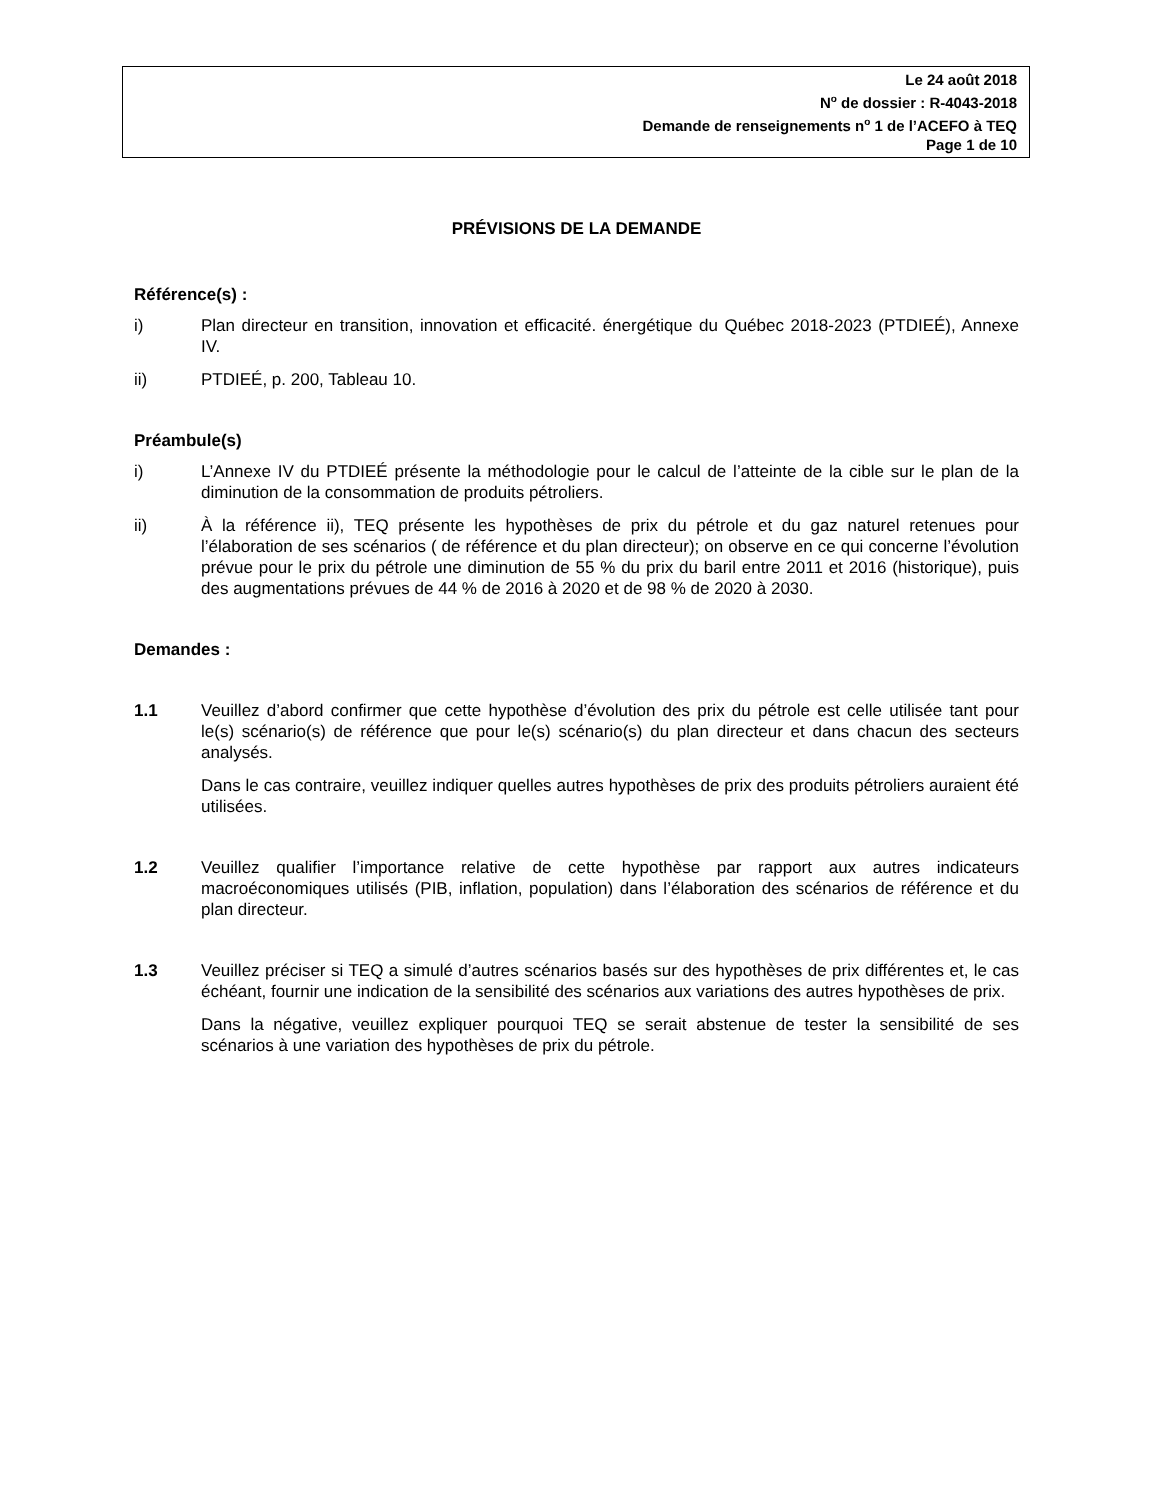Le 24 août 2018
N<sup>o</sup> de dossier : R-4043-2018
Demande de renseignements n<sup>o</sup> 1 de l’ACEFO à TEQ
Page 1 de 10
PRÉVISIONS DE LA DEMANDE
Référence(s) :
i) Plan directeur en transition, innovation et efficacité. énergétique du Québec 2018-2023 (PTDIEÉ), Annexe IV.
ii) PTDIEÉ, p. 200, Tableau 10.
Préambule(s)
i) L’Annexe IV du PTDIEÉ présente la méthodologie pour le calcul de l’atteinte de la cible sur le plan de la diminution de la consommation de produits pétroliers.
ii) À la référence ii), TEQ présente les hypothèses de prix du pétrole et du gaz naturel retenues pour l’élaboration de ses scénarios ( de référence et du plan directeur); on observe en ce qui concerne l’évolution prévue pour le prix du pétrole une diminution de 55 % du prix du baril entre 2011 et 2016 (historique), puis des augmentations prévues de 44 % de 2016 à 2020 et de 98 % de 2020 à 2030.
Demandes :
1.1 Veuillez d’abord confirmer que cette hypothèse d’évolution des prix du pétrole est celle utilisée tant pour le(s) scénario(s) de référence que pour le(s) scénario(s) du plan directeur et dans chacun des secteurs analysés.
Dans le cas contraire, veuillez indiquer quelles autres hypothèses de prix des produits pétroliers auraient été utilisées.
1.2 Veuillez qualifier l’importance relative de cette hypothèse par rapport aux autres indicateurs macroéconomiques utilisés (PIB, inflation, population) dans l’élaboration des scénarios de référence et du plan directeur.
1.3 Veuillez préciser si TEQ a simulé d’autres scénarios basés sur des hypothèses de prix différentes et, le cas échéant, fournir une indication de la sensibilité des scénarios aux variations des autres hypothèses de prix.
Dans la négative, veuillez expliquer pourquoi TEQ se serait abstenue de tester la sensibilité de ses scénarios à une variation des hypothèses de prix du pétrole.